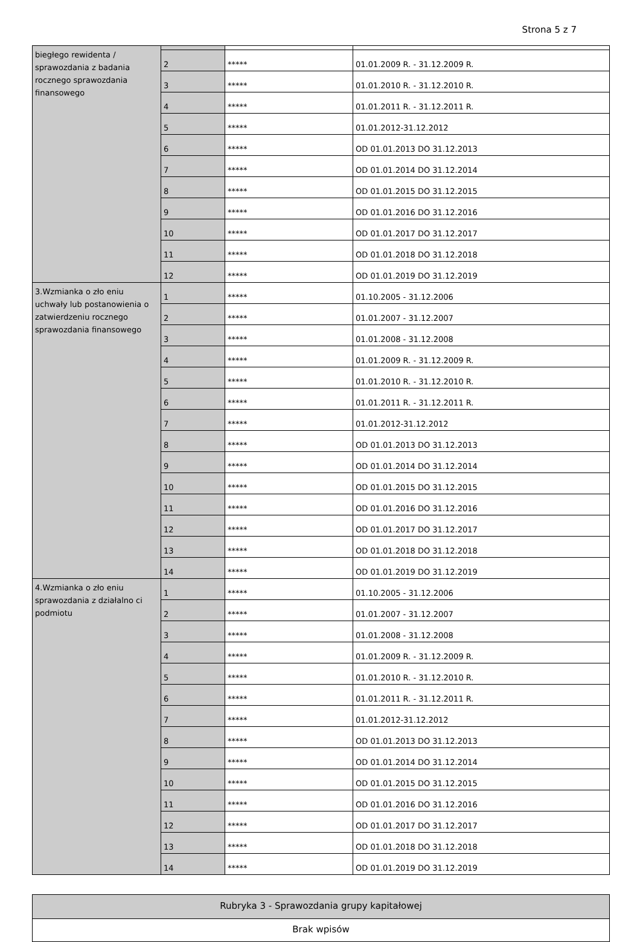Strona 5 z 7
| biegłego rewidenta / sprawozdania z badania rocznego sprawozdania finansowego | | | |
| | 2 | ***** | 01.01.2009 R. - 31.12.2009 R. |
| | 3 | ***** | 01.01.2010 R. - 31.12.2010 R. |
| | 4 | ***** | 01.01.2011 R. - 31.12.2011 R. |
| | 5 | ***** | 01.01.2012-31.12.2012 |
| | 6 | ***** | OD 01.01.2013 DO 31.12.2013 |
| | 7 | ***** | OD 01.01.2014 DO 31.12.2014 |
| | 8 | ***** | OD 01.01.2015 DO 31.12.2015 |
| | 9 | ***** | OD 01.01.2016 DO 31.12.2016 |
| | 10 | ***** | OD 01.01.2017 DO 31.12.2017 |
| | 11 | ***** | OD 01.01.2018 DO 31.12.2018 |
| | 12 | ***** | OD 01.01.2019 DO 31.12.2019 |
| 3.Wzmianka o zło eniu uchwały lub postanowienia o zatwierdzeniu rocznego sprawozdania finansowego | 1 | ***** | 01.10.2005 - 31.12.2006 |
| | 2 | ***** | 01.01.2007 - 31.12.2007 |
| | 3 | ***** | 01.01.2008 - 31.12.2008 |
| | 4 | ***** | 01.01.2009 R. - 31.12.2009 R. |
| | 5 | ***** | 01.01.2010 R. - 31.12.2010 R. |
| | 6 | ***** | 01.01.2011 R. - 31.12.2011 R. |
| | 7 | ***** | 01.01.2012-31.12.2012 |
| | 8 | ***** | OD 01.01.2013 DO 31.12.2013 |
| | 9 | ***** | OD 01.01.2014 DO 31.12.2014 |
| | 10 | ***** | OD 01.01.2015 DO 31.12.2015 |
| | 11 | ***** | OD 01.01.2016 DO 31.12.2016 |
| | 12 | ***** | OD 01.01.2017 DO 31.12.2017 |
| | 13 | ***** | OD 01.01.2018 DO 31.12.2018 |
| | 14 | ***** | OD 01.01.2019 DO 31.12.2019 |
| 4.Wzmianka o zło eniu sprawozdania z działalno ci podmiotu | 1 | ***** | 01.10.2005 - 31.12.2006 |
| | 2 | ***** | 01.01.2007 - 31.12.2007 |
| | 3 | ***** | 01.01.2008 - 31.12.2008 |
| | 4 | ***** | 01.01.2009 R. - 31.12.2009 R. |
| | 5 | ***** | 01.01.2010 R. - 31.12.2010 R. |
| | 6 | ***** | 01.01.2011 R. - 31.12.2011 R. |
| | 7 | ***** | 01.01.2012-31.12.2012 |
| | 8 | ***** | OD 01.01.2013 DO 31.12.2013 |
| | 9 | ***** | OD 01.01.2014 DO 31.12.2014 |
| | 10 | ***** | OD 01.01.2015 DO 31.12.2015 |
| | 11 | ***** | OD 01.01.2016 DO 31.12.2016 |
| | 12 | ***** | OD 01.01.2017 DO 31.12.2017 |
| | 13 | ***** | OD 01.01.2018 DO 31.12.2018 |
| | 14 | ***** | OD 01.01.2019 DO 31.12.2019 |
| Rubryka 3 - Sprawozdania grupy kapitałowej |
| Brak wpisów |